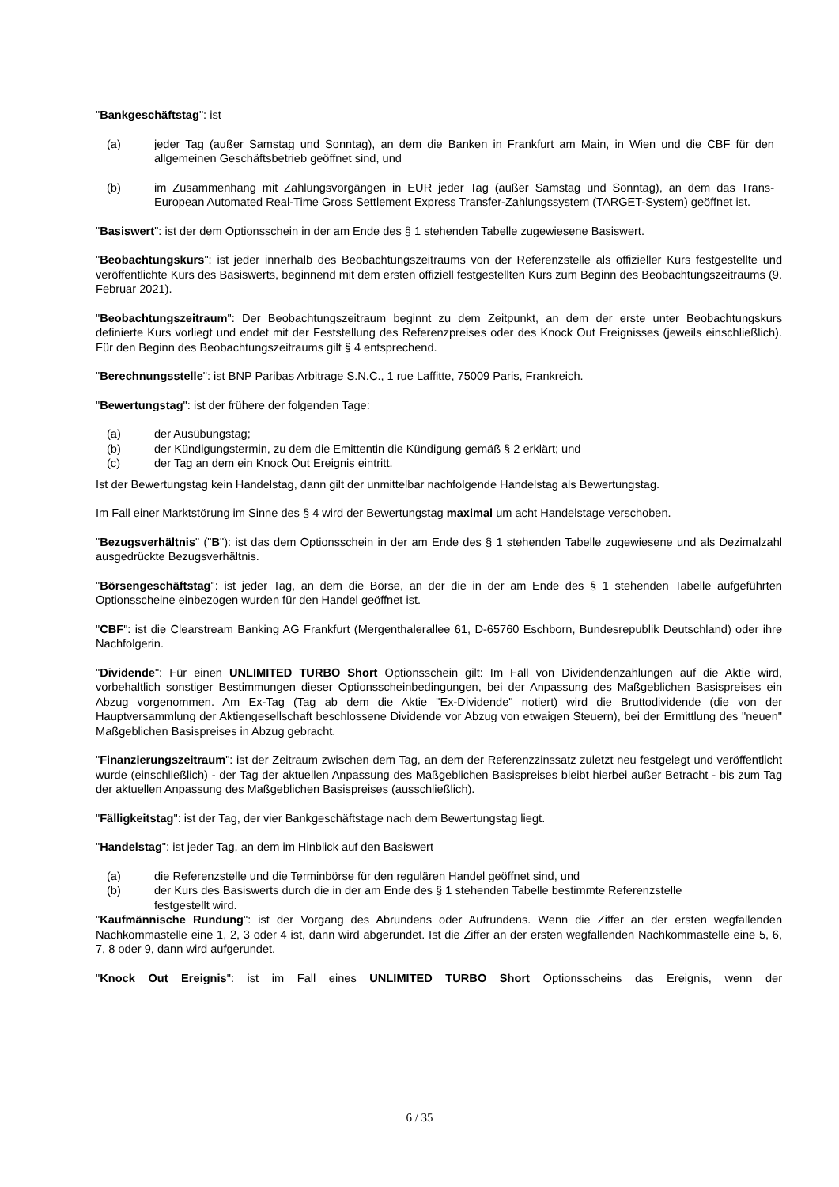"Bankgeschäftstag": ist
(a) jeder Tag (außer Samstag und Sonntag), an dem die Banken in Frankfurt am Main, in Wien und die CBF für den allgemeinen Geschäftsbetrieb geöffnet sind, und
(b) im Zusammenhang mit Zahlungsvorgängen in EUR jeder Tag (außer Samstag und Sonntag), an dem das Trans-European Automated Real-Time Gross Settlement Express Transfer-Zahlungssystem (TARGET-System) geöffnet ist.
"Basiswert": ist der dem Optionsschein in der am Ende des § 1 stehenden Tabelle zugewiesene Basiswert.
"Beobachtungskurs": ist jeder innerhalb des Beobachtungszeitraums von der Referenzstelle als offizieller Kurs festgestellte und veröffentlichte Kurs des Basiswerts, beginnend mit dem ersten offiziell festgestellten Kurs zum Beginn des Beobachtungszeitraums (9. Februar 2021).
"Beobachtungszeitraum": Der Beobachtungszeitraum beginnt zu dem Zeitpunkt, an dem der erste unter Beobachtungskurs definierte Kurs vorliegt und endet mit der Feststellung des Referenzpreises oder des Knock Out Ereignisses (jeweils einschließlich). Für den Beginn des Beobachtungszeitraums gilt § 4 entsprechend.
"Berechnungsstelle": ist BNP Paribas Arbitrage S.N.C., 1 rue Laffitte, 75009 Paris, Frankreich.
"Bewertungstag": ist der frühere der folgenden Tage:
(a) der Ausübungstag;
(b) der Kündigungstermin, zu dem die Emittentin die Kündigung gemäß § 2 erklärt; und
(c) der Tag an dem ein Knock Out Ereignis eintritt.
Ist der Bewertungstag kein Handelstag, dann gilt der unmittelbar nachfolgende Handelstag als Bewertungstag.
Im Fall einer Marktstörung im Sinne des § 4 wird der Bewertungstag maximal um acht Handelstage verschoben.
"Bezugsverhältnis" ("B"): ist das dem Optionsschein in der am Ende des § 1 stehenden Tabelle zugewiesene und als Dezimalzahl ausgedrückte Bezugsverhältnis.
"Börsengeschäftstag": ist jeder Tag, an dem die Börse, an der die in der am Ende des § 1 stehenden Tabelle aufgeführten Optionsscheine einbezogen wurden für den Handel geöffnet ist.
"CBF": ist die Clearstream Banking AG Frankfurt (Mergenthalerallee 61, D-65760 Eschborn, Bundesrepublik Deutschland) oder ihre Nachfolgerin.
"Dividende": Für einen UNLIMITED TURBO Short Optionsschein gilt: Im Fall von Dividendenzahlungen auf die Aktie wird, vorbehaltlich sonstiger Bestimmungen dieser Optionsscheinbedingungen, bei der Anpassung des Maßgeblichen Basispreises ein Abzug vorgenommen. Am Ex-Tag (Tag ab dem die Aktie "Ex-Dividende" notiert) wird die Bruttodividende (die von der Hauptversammlung der Aktiengesellschaft beschlossene Dividende vor Abzug von etwaigen Steuern), bei der Ermittlung des "neuen" Maßgeblichen Basispreises in Abzug gebracht.
"Finanzierungszeitraum": ist der Zeitraum zwischen dem Tag, an dem der Referenzzinssatz zuletzt neu festgelegt und veröffentlicht wurde (einschließlich) - der Tag der aktuellen Anpassung des Maßgeblichen Basispreises bleibt hierbei außer Betracht - bis zum Tag der aktuellen Anpassung des Maßgeblichen Basispreises (ausschließlich).
"Fälligkeitstag": ist der Tag, der vier Bankgeschäftstage nach dem Bewertungstag liegt.
"Handelstag": ist jeder Tag, an dem im Hinblick auf den Basiswert
(a) die Referenzstelle und die Terminbörse für den regulären Handel geöffnet sind, und
(b) der Kurs des Basiswerts durch die in der am Ende des § 1 stehenden Tabelle bestimmte Referenzstelle festgestellt wird.
"Kaufmännische Rundung": ist der Vorgang des Abrundens oder Aufrundens. Wenn die Ziffer an der ersten wegfallenden Nachkommastelle eine 1, 2, 3 oder 4 ist, dann wird abgerundet. Ist die Ziffer an der ersten wegfallenden Nachkommastelle eine 5, 6, 7, 8 oder 9, dann wird aufgerundet.
"Knock Out Ereignis": ist im Fall eines UNLIMITED TURBO Short Optionsscheins das Ereignis, wenn der
6 / 35